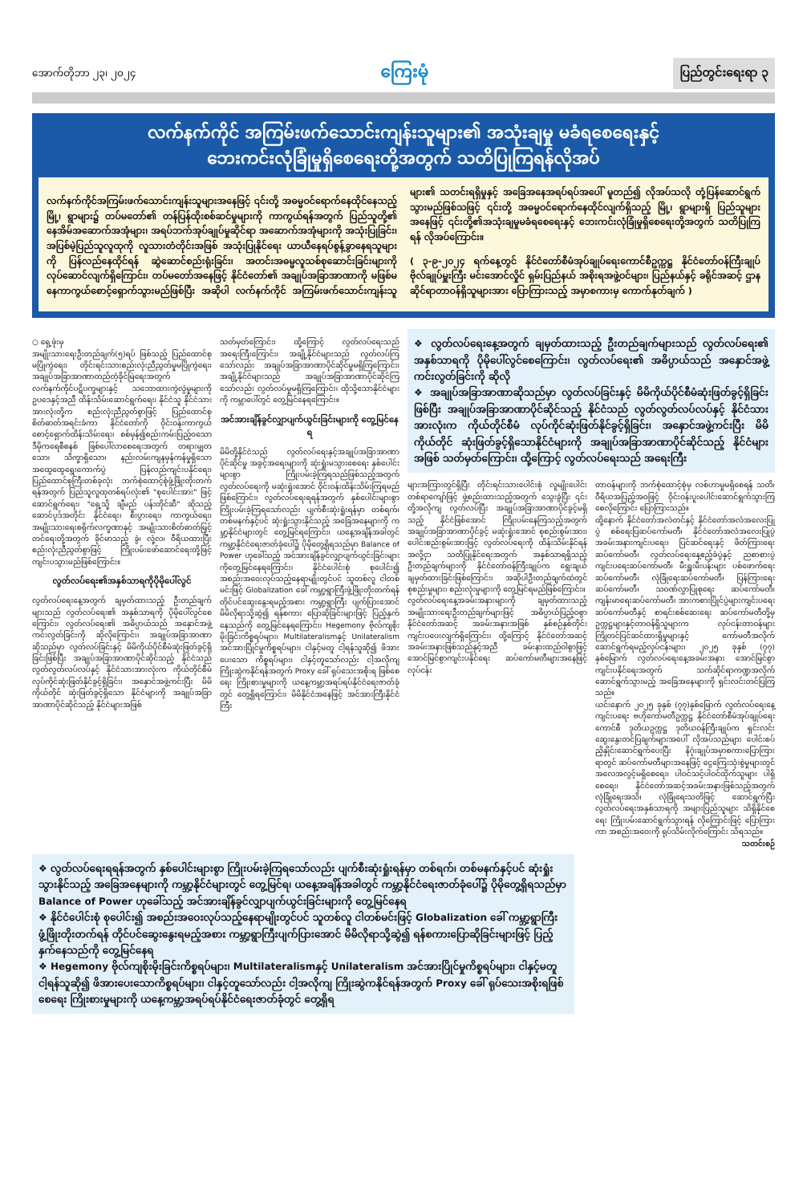အောက်တိုဘာ ၂၃၊ ၂၀၂၄ ကြေးမုံ ပြည်တွင်းရေးရာ ၃
လက်နက်ကိုင် အကြမ်းဖက်သောင်းကျန်းသူများ၏ အသုံးချမှု မခံရစေရေးနှင့်
ဘေးကင်းလုံခြုံမှုရှိစေရေးတို့အတွက် သတိပြုကြရန်လိုအပ်
လက်နက်ကိုင်အကြမ်းဖက်သောင်းကျန်းသူများအနေဖြင့် ၎င်းတို့ အဓမ္မဝင်ရောက်နေထိုင်နေသည့် မြို့၊ ရွာများ၌ တပ်မတော်၏ တန်ပြန်ထိုးစစ်ဆင်မှုများကို ကာကွယ်ရန်အတွက် ပြည်သူတို့၏ နေအိမ်အဆောက်အအုံများ၊ အရပ်ဘက်အုပ်ချုပ်မှုဆိုင်ရာ အဆောက်အအုံများကို အသုံးပြုခြင်း၊ အပြစ်မဲ့ပြည်သူလူထုကို လူသားတံတိုင်းအဖြစ် အသုံးပြုနိုင်ရေး ယာယီနေရပ်စွန့်ခွာနေရသူများကို ပြန်လည်နေထိုင်ရန် ဆွဲဆောင်စည်းရုံးခြင်း၊ အတင်းအဓမ္မလူသစ်စုဆောင်းခြင်းများကို လုပ်ဆောင်လျက်ရှိကြောင်း၊ တပ်မတော်အနေဖြင့် နိုင်ငံတော်၏ အချုပ်အခြာအာဏာကို မဖြစ်မနေကာကွယ်စောင့်ရှောက်သွားမည်ဖြစ်ပြီး အဆိုပါ လက်နက်ကိုင် အကြမ်းဖက်သောင်းကျန်းသူများ၏ သတင်းရရှိမှုနှင့် အခြေအနေအရပ်ရပ်အပေါ် မူတည်၍ လိုအပ်သလို တုံ့ပြန်ဆောင်ရွက်သွားမည်ဖြစ်သဖြင့် ၎င်းတို့ အဓမ္မဝင်ရောက်နေထိုင်လျက်ရှိသည့် မြို့၊ ရွာများရှိ ပြည်သူများအနေဖြင့် ၎င်းတို့၏အသုံးချမှုမခံရစေရေးနှင့် ဘေးကင်းလုံခြုံမှုရှိစေရေးတို့အတွက် သတိပြုကြရန် လိုအပ်ကြောင်း။
( ၃-၉-၂၀၂၄ ရက်နေ့တွင် နိုင်ငံတော်စီမံအုပ်ချုပ်ရေးကောင်စီဥက္ကဋ္ဌ နိုင်ငံတော်ဝန်ကြီးချုပ် ဗိုလ်ချုပ်မှူးကြီး မင်းအောင်လှိုင် ရှမ်းပြည်နယ် အစိုးရအဖွဲ့ဝင်များ၊ ပြည်နယ်နှင့် ခရိုင်အဆင့် ဌာနဆိုင်ရာတာဝန်ရှိသူများအား ပြောကြားသည့် အမှာစကားမှ ကောက်နုတ်ချက် )
○ ရှေ့ဖုံးမှ
အမျိုးသားရေးဦးတည်ချက်(၅)ရပ် ဖြစ်သည့် ပြည်ထောင်စုမပြိုကွဲရေး၊ တိုင်းရင်းသားစည်းလုံးညီညွတ်မှုမပြိုကွဲရေး၊ အချုပ်အခြာအာဏာတည်တံ့ခိုင်မြဲရေးအတွက် လက်နက်ကိုင်ပဋိပက္ခများနှင့် သဘောထားကွဲလွဲမှုများကို ဥပဒေနှင့်အညီ ထိန်းသိမ်းဆောင်ရွက်ရေး၊ နိုင်ငံသူ နိုင်ငံသားအားလုံးတို့က စည်းလုံးညီညွတ်စွာဖြင့် ပြည်ထောင်စုစိတ်ဓာတ်အရင်းခံကာ နိုင်ငံတော်ကို ဝိုင်းဝန်းကာကွယ်စောင့်ရှောက်ထိန်းသိမ်းရေး၊ စစ်မှန်၍စည်းကမ်းပြည့်ဝသော ဒီမိုကရေစီစနစ် ဖြစ်ပေါ်လာစေရေးအတွက် တရားမျှတသော၊ သိက္ခာရှိသော၊ နည်းလမ်းကျနမှန်ကန်မှုရှိသော အထွေထွေရွေးကောက်ပွဲ ပြန်လည်ကျင်းပနိုင်ရေး၊ ပြည်ထောင်စုကြီးတစ်ခုလုံး ဘက်စုံထောင့်စုံဖွံ့ဖြိုးတိုးတက်ရန်အတွက် ပြည်သူလူထုတစ်ရပ်လုံး၏ "စုပေါင်းအား" ဖြင့် ဆောင်ရွက်ရေး၊ "ရှေ့သို့ ချီမည် ပန်းတိုင်ဆီ" ဆိုသည့် ဆောင်ပုဒ်အတိုင်း နိုင်ငံရေး၊ စီးပွားရေး၊ ကာကွယ်ရေး၊ အမျိုးသားရေးစရိုက်လက္ခဏာနှင့် အမျိုးသားစိတ်ဓာတ်မြှင့်တင်ရေးတို့အတွက် ခိုင်မာသည့် ခွဲ၊ လုံ့လ၊ ဝီရိယထားပြီး စည်းလုံးညီညွတ်စွာဖြင့် ကြိုးပမ်းဖော်ဆောင်ရေးတို့ဖြင့် ကျင်းပသွားမည်ဖြစ်ကြောင်း။
လွတ်လပ်ရေး၏အနှစ်သာရကိုပိုမိုပေါ်လွင်
လွတ်လပ်ရေးနေ့အတွက် ချမှတ်ထားသည့် ဦးတည်ချက်များသည် လွတ်လပ်ရေး၏ အနှစ်သာရကို ပိုမိုပေါ်လွင်စေကြောင်း၊ လွတ်လပ်ရေး၏ အဓိပ္ပာယ်သည် အနှောင်အဖွဲ့ကင်းလွတ်ခြင်းကို ဆိုလိုကြောင်း၊ အချုပ်အခြာအာဏာဆိုသည်မှာ လွတ်လပ်ခြင်းနှင့် မိမိကိုယ်ပိုင်စီမံဆုံးဖြတ်ခွင့်ရှိခြင်းဖြစ်ပြီး အချုပ်အခြာအာဏာပိုင်ဆိုင်သည့် နိုင်ငံသည် လွတ်လွတ်လပ်လပ်နှင့် နိုင်ငံသားအားလုံးက ကိုယ်တိုင်စီမံ လုပ်ကိုင်ဆုံးဖြတ်နိုင်ခွင့်ရှိခြင်း၊ အနှောင်အဖွဲ့ကင်းပြီး မိမိကိုယ်တိုင် ဆုံးဖြတ်ခွင့်ရှိသော နိုင်ငံများကို အချုပ်အခြာ အာဏာပိုင်ဆိုင်သည့် နိုင်ငံများအဖြစ်
သတ်မှတ်ကြောင်း၊ ထို့ကြောင့် လွတ်လပ်ရေးသည် အရေးကြီးကြောင်း၊ အချို့နိုင်ငံများသည် လွတ်လပ်ကြသော်လည်း အချုပ်အခြာအာဏာပိုင်ဆိုင်မှုမရှိကြကြောင်း၊ အချို့နိုင်ငံများသည် အချုပ်အခြာအာဏာပိုင်ဆိုင်ကြသော်လည်း လွတ်လပ်မှုမရှိကြကြောင်း၊ ထိုသို့သောနိုင်ငံများကို ကမ္ဘာပေါ်တွင် တွေ့မြင်နေရကြောင်း။
အင်အားချိန်ခွင်လျှာပျက်ယွင်းခြင်းများကို တွေ့မြင်နေရ
မိမိတို့နိုင်ငံသည် လွတ်လပ်ရေးနှင့်အချုပ်အခြာအာဏာပိုင်ဆိုင်မှု အခွင့်အရေးများကို ဆုံးရှုံးမသွားစေရေး နှစ်ပေါင်းများစွာ ကြိုးပမ်းခဲ့ကြရသည်ဖြစ်သည့်အတွက် လွတ်လပ်ရေးကို မဆုံးရှုံးအောင် ဝိုင်းဝန်းထိန်းသိမ်းကြရမည်ဖြစ်ကြောင်း၊ လွတ်လပ်ရေးရရန်အတွက် နှစ်ပေါင်းများစွာ ကြိုးပမ်းခဲ့ကြရသော်လည်း ပျက်စီးဆုံးရှုံးရန်မှာ တစ်ရက်၊ တစ်မနက်နှင့်ပင် ဆုံးရှုံးသွားနိုင်သည့် အခြေအနေများကို ကမ္ဘာ့နိုင်ငံများတွင် တွေ့မြင်ရကြောင်း၊ ယနေ့အချိန်အခါတွင် ကမ္ဘာ့နိုင်ငံရေးဇာတ်ခုံပေါ်၌ ပိုမိုတွေ့ရှိရသည်မှာ Balance of Power ဟုခေါ်သည့် အင်အားချိန်ခွင်လျှာပျက်ယွင်းခြင်းများကိုတွေ့မြင်နေရကြောင်း၊ နိုင်ငံပေါင်းစုံ စုပေါင်း၍ အစည်းအဝေးလုပ်သည့်နေရာမျိုးတွင်ပင် သူတစ်လူ ငါတစ်မင်းဖြင့် Globalization ခေါ် ကမ္ဘာ့ရွာကြီးဖွံ့ဖြိုးတိုးတက်ရန် တိုင်ပင်ဆွေးနွေးရမည့်အစား ကမ္ဘာ့ရွာကြီး ပျက်ပြားအောင် မိမိလိုရာသို့ဆွဲ၍ ရန်စကား ပြောဆိုခြင်းများဖြင့် ပြည့်နှက်နေသည်ကို တွေ့မြင်နေရကြောင်း၊ Hegemony ဗိုလ်ကျစိုးမိုးခြင်းကိစ္စရပ်များ၊ Multilateralismနှင့် Unilateralism အင်အားပြိုင်မှုကိစ္စရပ်များ၊ ငါနှင့်မတူ ငါ့ရန်သူဆို၍ ဖိအားပေးသော ကိစ္စရပ်များ၊ ငါနှင့်တူသော်လည်း ငါ့အလိုကျ ကြိုးဆွဲကနိုင်ရန်အတွက် Proxy ခေါ် ရုပ်သေးအစိုးရ ဖြစ်စေရေး ကြိုးစားမှုများကို ယနေ့ကမ္ဘာ့အရပ်ရပ်နိုင်ငံရေးဇာတ်ခုံတွင် တွေ့ရှိရကြောင်း၊ မိမိနိုင်ငံအနေဖြင့် အင်အားကြီးနိုင်ငံကြီး
❖ လွတ်လပ်ရေးနေ့အတွက် ချမှတ်ထားသည့် ဦးတည်ချက်များသည် လွတ်လပ်ရေး၏ အနှစ်သာရကို ပိုမိုပေါ်လွင်စေကြောင်း၊ လွတ်လပ်ရေး၏ အဓိပ္ပာယ်သည် အနှောင်အဖွဲ့ကင်းလွတ်ခြင်းကို ဆိုလို
❖ အချုပ်အခြာအာဏာဆိုသည်မှာ လွတ်လပ်ခြင်းနှင့် မိမိကိုယ်ပိုင်စီမံဆုံးဖြတ်ခွင့်ရှိခြင်းဖြစ်ပြီး အချုပ်အခြာအာဏာပိုင်ဆိုင်သည့် နိုင်ငံသည် လွတ်လွတ်လပ်လပ်နှင့် နိုင်ငံသားအားလုံးက ကိုယ်တိုင်စီမံ လုပ်ကိုင်ဆုံးဖြတ်နိုင်ခွင့်ရှိခြင်း၊ အနှောင်အဖွဲ့ကင်းပြီး မိမိကိုယ်တိုင် ဆုံးဖြတ်ခွင့်ရှိသောနိုင်ငံများကို အချုပ်အခြာအာဏာပိုင်ဆိုင်သည့် နိုင်ငံများအဖြစ် သတ်မှတ်ကြောင်း၊ ထို့ကြောင့် လွတ်လပ်ရေးသည် အရေးကြီး
များအကြားတွင်ရှိပြီး တိုင်းရင်းသားပေါင်းစုံ လူမျိုးပေါင်းတစ်ရာကျော်ဖြင့် ဖွဲ့စည်းထားသည့်အတွက် သွေးခွဲပြီး ၎င်းတို့အလိုကျ လွတ်လပ်ပြီး အချုပ်အခြာအာဏာပိုင်ခွင့်မရှိသည့် နိုင်ငံဖြစ်အောင် ကြိုးပမ်းနေကြသည့်အတွက် အချုပ်အခြာအာဏာပိုင်ခွင့် မဆုံးရှုံးအောင် စုစည်းစွမ်းအား၊ ပေါင်းစည်းစွမ်းအားဖြင့် လွတ်လပ်ရေးကို ထိန်းသိမ်းနိုင်ရန်အလို့ငှာ သတိပြုနိုင်ရေးအတွက် အနှစ်သာရရှိသည့် ဦးတည်ချက်များကို နိုင်ငံတော်ဝန်ကြီးချုပ်က ရွေးချယ်ချမှတ်ထားခြင်းဖြစ်ကြောင်း၊ အဆိုပါဦးတည်ချက်ထဲတွင် စုစည်းမှုများ၊ စည်းလုံးမှုများကို တွေ့မြင်ရမည်ဖြစ်ကြောင်း။
လွတ်လပ်ရေးနေ့အခမ်းအနားများကို ချမှတ်ထားသည့် အမျိုးသားရေးဦးတည်ချက်များဖြင့် အဓိပ္ပာယ်ပြည့်ဝစွာ နိုင်ငံတော်အဆင့် အခမ်းအနားအဖြစ် နှစ်စဉ်နှစ်တိုင်း ကျင်းပပေးလျက်ရှိကြောင်း၊ ထို့ကြောင့် နိုင်ငံတော်အဆင့် အခမ်းအနားဖြစ်သည်နှင့်အညီ ခမ်းနားထည်ဝါစွာဖြင့် အောင်မြင်စွာကျင်းပနိုင်ရေး ဆပ်ကော်မတီများအနေဖြင့် လုပ်ငန်း
တာဝန်များကို ဘက်စုံထောင့်စုံမှ လစ်ဟာမှုမရှိစေရန် သတိ၊ ဝီရိယအပြည့်အဝဖြင့် ဝိုင်းဝန်းပူးပေါင်းဆောင်ရွက်သွားကြစေလိုကြောင်း ပြောကြားသည်။
ထို့နောက် နိုင်ငံတော်အလံတင်နှင့် နိုင်ငံတော်အလံအလေးပြုပွဲ စစ်ရေးပြဆပ်ကော်မတီ၊ နိုင်ငံတော်အလံအလေးပြုပွဲအခမ်းအနားကျင်းပရေး၊ ပြင်ဆင်ရေးနှင့် ဖိတ်ကြားရေးဆပ်ကော်မတီ၊ လွတ်လပ်ရေးနေ့ဧည့်ခံပွဲနှင့် ညစာစားပွဲကျင်းပရေးဆပ်ကော်မတီ၊ မီးရှူးမီးပန်းများ ပစ်ဖောက်ရေး ဆပ်ကော်မတီ၊ လုံခြုံရေးဆပ်ကော်မတီ၊ ပြန်ကြားရေးဆပ်ကော်မတီ၊ သဝဏ်လွှာပြုစုရေး ဆပ်ကော်မတီ၊ ကျန်းမာရေးဆပ်ကော်မတီ၊ အားကစားပြိုင်ပွဲများကျင်းပရေးဆပ်ကော်မတီနှင့် စာရင်းစစ်ဆေးရေး ဆပ်ကော်မတီတို့မှ ဥက္ကဋ္ဌများနှင့်တာဝန်ရှိသူများက လုပ်ငန်းတာဝန်များ ကြိုတင်ပြင်ဆင်ထားရှိမှုများနှင့် ကော်မတီအလိုက် ဆောင်ရွက်ရမည့်လုပ်ငန်းများ၊ ၂၀၂၅ ခုနှစ် (၇၇) နှစ်မြောက် လွတ်လပ်ရေးနေ့အခမ်းအနား အောင်မြင်စွာကျင်းပနိုင်ရေးအတွက် သက်ဆိုင်ရာကဏ္ဍအလိုက် ဆောင်ရွက်သွားမည့် အခြေအနေများကို ရှင်းလင်းတင်ပြကြသည်။
ယင်းနောက် ၂၀၂၅ ခုနှစ် (၇၇)နှစ်မြောက် လွတ်လပ်ရေးနေ့ကျင်းပရေး ဗဟိုကော်မတီဥက္ကဋ္ဌ နိုင်ငံတော်စီမံအုပ်ချုပ်ရေးကောင်စီ ဒုတိယဥက္ကဋ္ဌ ဒုတိယဝန်ကြီးချုပ်က ရှင်းလင်းဆွေးနွေးတင်ပြချက်များအပေါ် လိုအပ်သည်များ ပေါင်းစပ်ညှိနှိုင်းဆောင်ရွက်ပေးပြီး နိဂုံးချုပ်အမှာစကားပြောကြားရာတွင် ဆပ်ကော်မတီများအနေဖြင့် ငွေကြေးသုံးစွဲမှုများတွင် အလေအလွင့်မရှိစေရေး၊ ပါဝင်သင့်ပါဝင်ထိုက်သူများ ပါရှိစေရေး၊ နိုင်ငံတော်အဆင့်အခမ်းအနားဖြစ်သည့်အတွက် လုံခြုံရေးအသိ၊ လုံခြုံရေးသတိဖြင့် ဆောင်ရွက်ပြီး လွတ်လပ်ရေးအနှစ်သာရကို အများပြည်သူများ သိရှိနိုင်စေရေး ကြိုးပမ်းဆောင်ရွက်သွားရန် လိုကြောင်းဖြင့် ပြောကြားကာ အစည်းအဝေးကို ရုပ်သိမ်းလိုက်ကြောင်း သိရသည်။
သတင်းစဉ်
❖ လွတ်လပ်ရေးရရန်အတွက် နှစ်ပေါင်းများစွာ ကြိုးပမ်းခဲ့ကြရသော်လည်း ပျက်စီးဆုံးရှုံးရန်မှာ တစ်ရက်၊ တစ်မနက်နှင့်ပင် ဆုံးရှုံးသွားနိုင်သည့် အခြေအနေများကို ကမ္ဘာ့နိုင်ငံများတွင် တွေ့မြင်ရ၊ ယနေ့အချိန်အခါတွင် ကမ္ဘာ့နိုင်ငံရေးဇာတ်ခုံပေါ်၌ ပိုမိုတွေ့ရှိရသည်မှာ Balance of Power ဟုခေါ်သည့် အင်အားချိန်ခွင်လျှာပျက်ယွင်းခြင်းများကို တွေ့မြင်နေရ
❖ နိုင်ငံပေါင်းစုံ စုပေါင်း၍ အစည်းအဝေးလုပ်သည့်နေရာမျိုးတွင်ပင် သူတစ်လူ ငါတစ်မင်းဖြင့် Globalization ခေါ် ကမ္ဘာ့ရွာကြီးဖွံ့ဖြိုးတိုးတက်ရန် တိုင်ပင်ဆွေးနွေးရမည့်အစား ကမ္ဘာ့ရွာကြီးပျက်ပြားအောင် မိမိလိုရာသို့ဆွဲ၍ ရန်စကားပြောဆိုခြင်းများဖြင့် ပြည့်နှက်နေသည်ကို တွေ့မြင်နေရ
❖ Hegemony ဗိုလ်ကျစိုးမိုးခြင်းကိစ္စရပ်များ၊ Multilateralismနှင့် Unilateralism အင်အားပြိုင်မှုကိစ္စရပ်များ၊ ငါနှင့်မတူ ငါ့ရန်သူဆို၍ ဖိအားပေးသောကိစ္စရပ်များ၊ ငါနှင့်တူသော်လည်း ငါ့အလိုကျ ကြိုးဆွဲကနိုင်ရန်အတွက် Proxy ခေါ် ရုပ်သေးအစိုးရဖြစ်စေရေး ကြိုးစားမှုများကို ယနေ့ကမ္ဘာ့အရပ်ရပ်နိုင်ငံရေးဇာတ်ခုံတွင် တွေ့ရှိရ